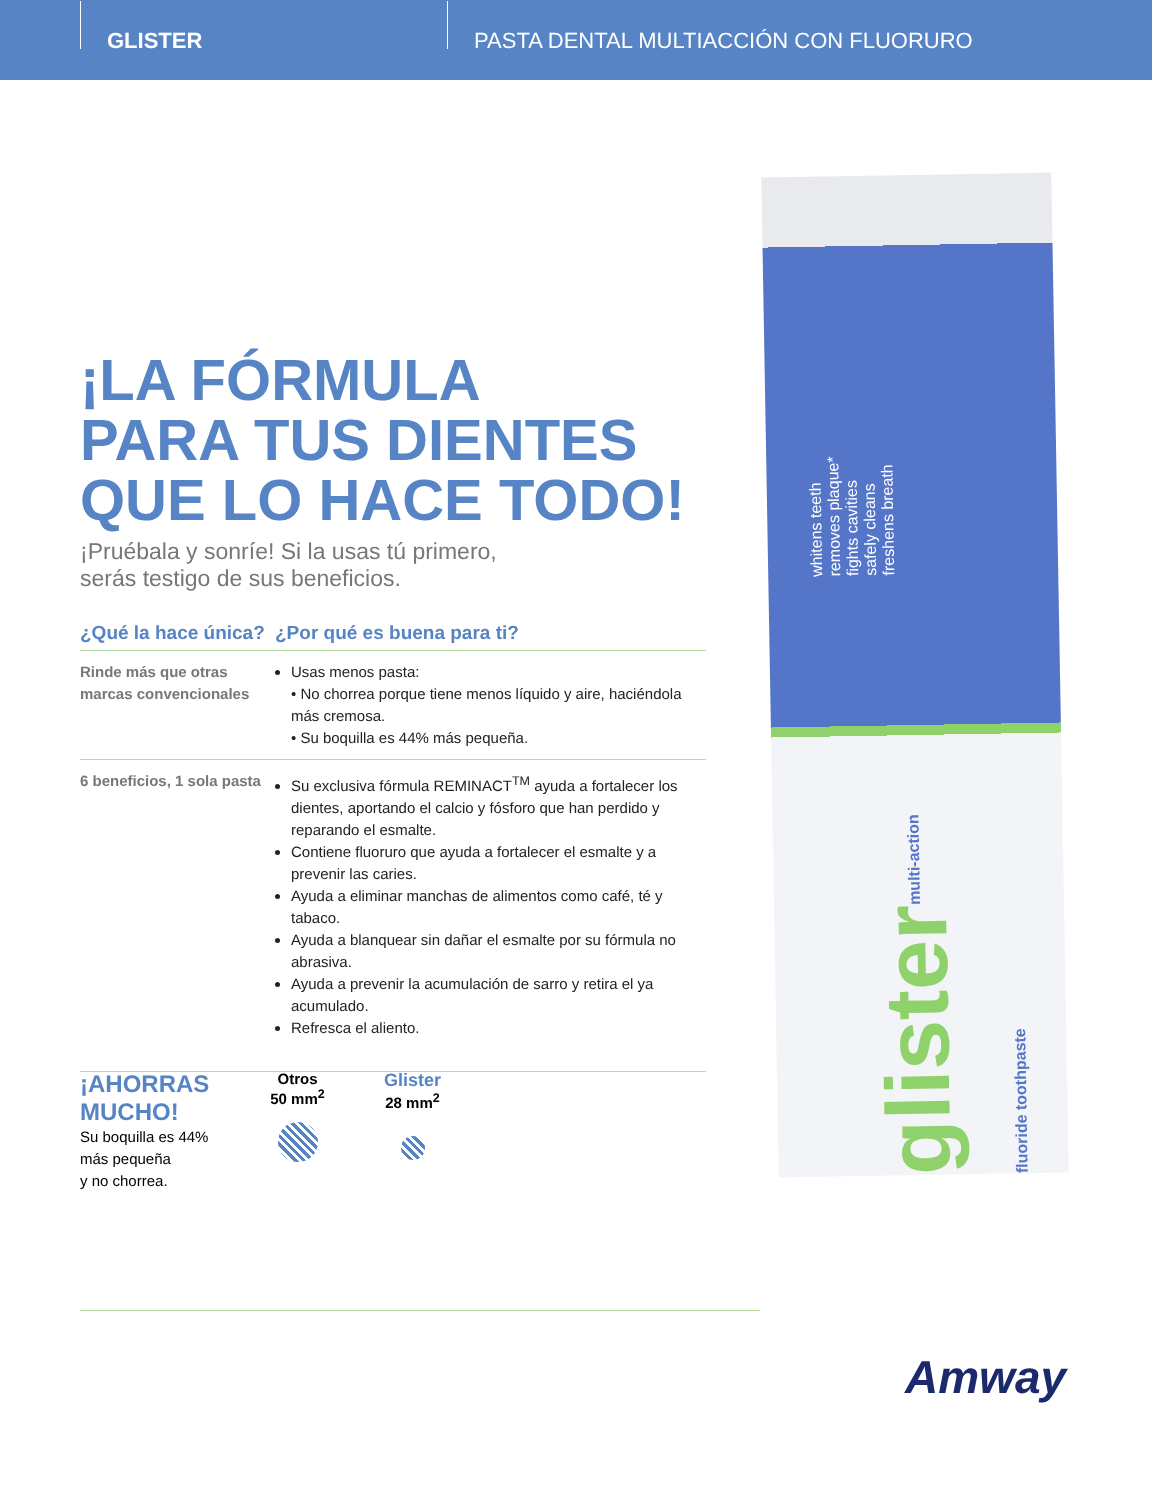GLISTER
PASTA DENTAL MULTIACCIÓN CON FLUORURO
¡LA FÓRMULA
PARA TUS DIENTES
QUE LO HACE TODO!
¡Pruébala y sonríe! Si la usas tú primero,
serás testigo de sus beneficios.
| ¿Qué la hace única? | ¿Por qué es buena para ti? |
| --- | --- |
| Rinde más que otras marcas convencionales | Usas menos pasta: • No chorrea porque tiene menos líquido y aire, haciéndola más cremosa. • Su boquilla es 44% más pequeña. |
| 6 beneficios, 1 sola pasta | Su exclusiva fórmula REMINACT<sup>TM</sup> ayuda a fortalecer los dientes, aportando el calcio y fósforo que han perdido y reparando el esmalte. Contiene fluoruro que ayuda a fortalecer el esmalte y a prevenir las caries. Ayuda a eliminar manchas de alimentos como café, té y tabaco. Ayuda a blanquear sin dañar el esmalte por su fórmula no abrasiva. Ayuda a prevenir la acumulación de sarro y retira el ya acumulado. Refresca el aliento. |
¡AHORRAS MUCHO!
Su boquilla es 44% más pequeña
y no chorrea.
Otros
50 mm<sup>2</sup>
Glister
28 mm<sup>2</sup>
whitens teeth
removes plaque*
fights cavities
safely cleans
freshens breath
glistermulti-action fluoride toothpaste
Amway